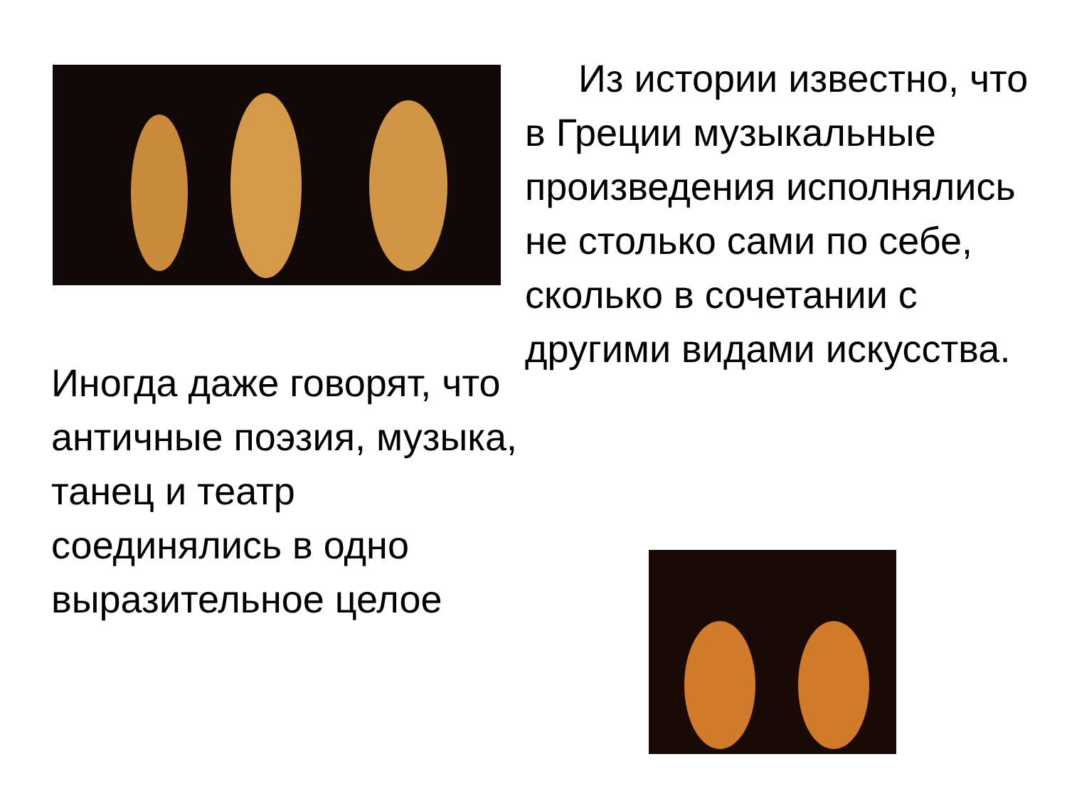Из истории известно, что в Греции музыкальные произведения исполнялись не столько сами по себе, сколько в сочетании с другими видами искусства.
Иногда даже говорят, что античные поэзия, музыка, танец и театр соединялись в одно выразительное целое